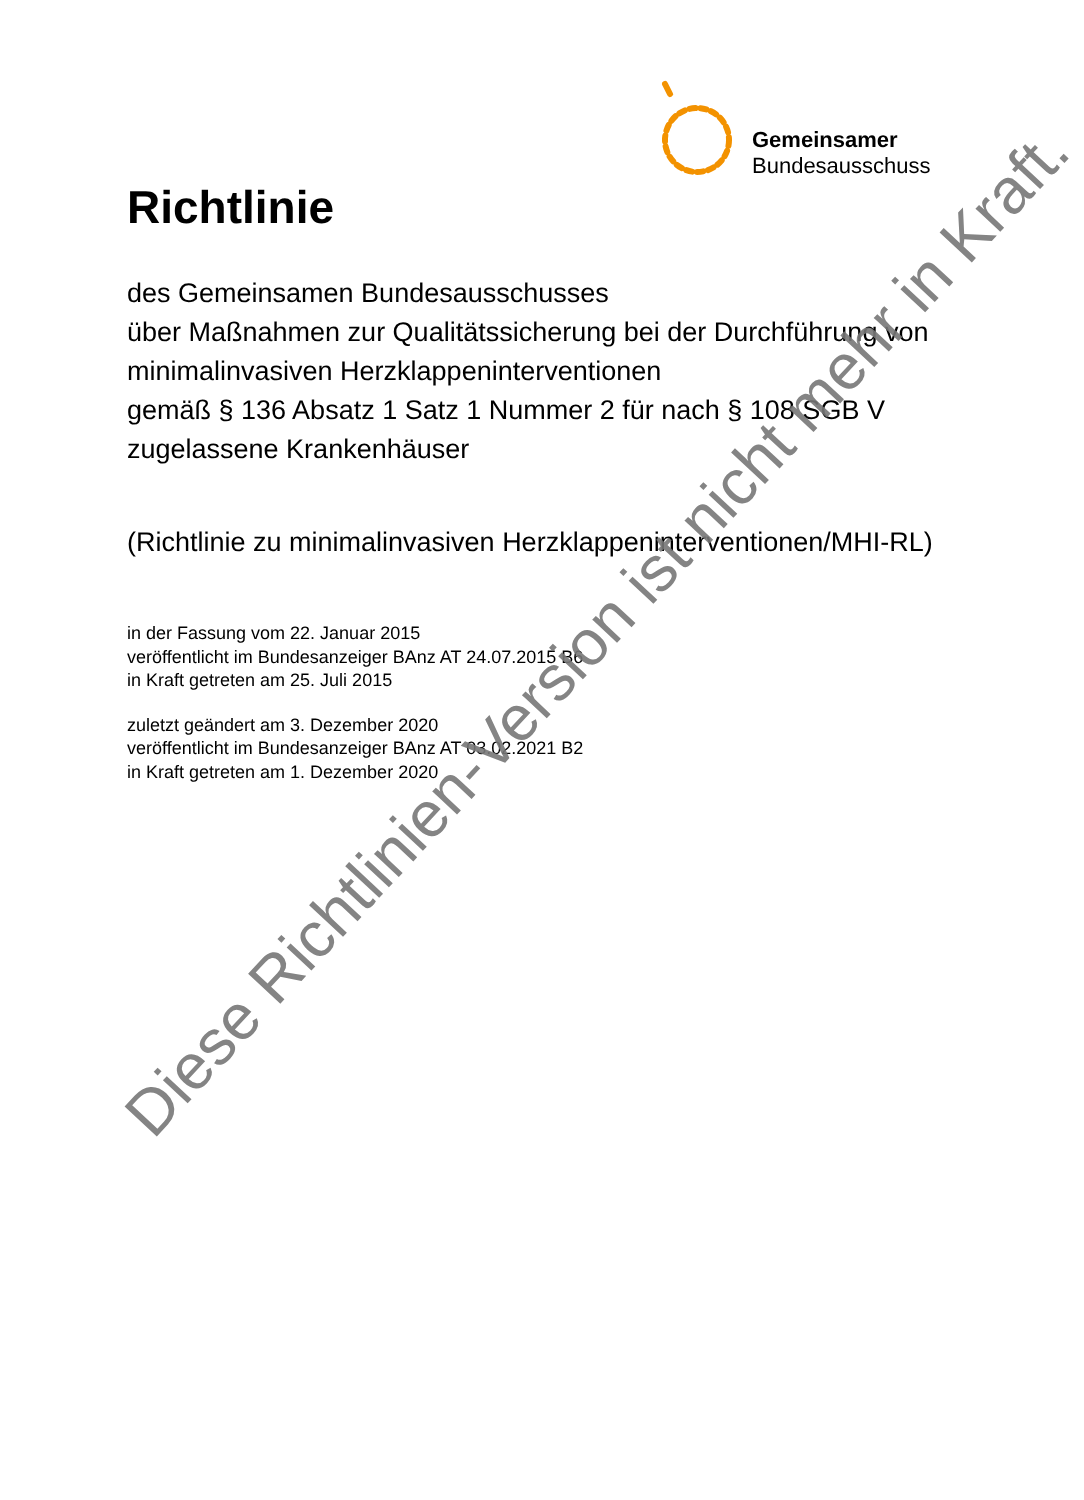Gemeinsamer
Bundesausschuss
Richtlinie
des Gemeinsamen Bundesausschusses
über Maßnahmen zur Qualitätssicherung bei der Durchführung von minimalinvasiven Herzklappeninterventionen
gemäß § 136 Absatz 1 Satz 1 Nummer 2 für nach § 108 SGB V zugelassene Krankenhäuser
(Richtlinie zu minimalinvasiven Herzklappeninterventionen/MHI-RL)
in der Fassung vom 22. Januar 2015
veröffentlicht im Bundesanzeiger BAnz AT 24.07.2015 B6
in Kraft getreten am 25. Juli 2015
zuletzt geändert am 3. Dezember 2020
veröffentlicht im Bundesanzeiger BAnz AT 03.02.2021 B2
in Kraft getreten am 1. Dezember 2020
Diese Richtlinien-Version ist nicht mehr in Kraft.